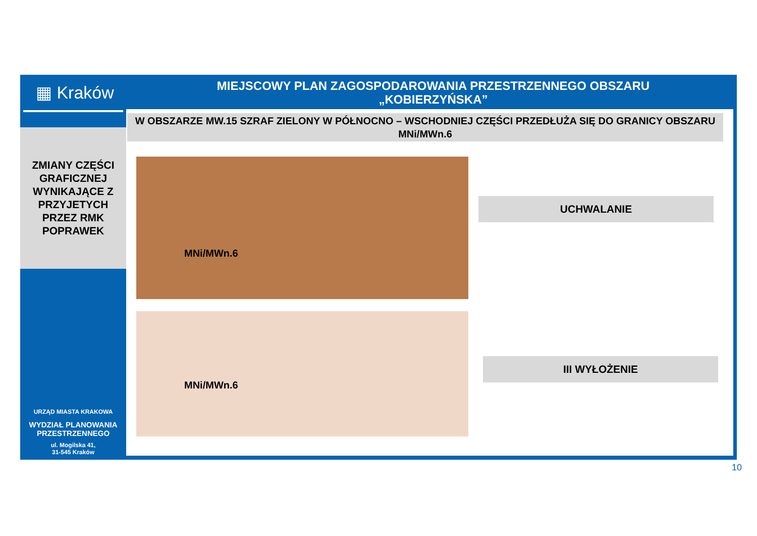▦ Kraków
ZMIANY CZĘŚCI
GRAFICZNEJ
WYNIKAJĄCE Z
PRZYJETYCH
PRZEZ RMK
POPRAWEK
URZĄD MIASTA KRAKOWA
WYDZIAŁ PLANOWANIA
PRZESTRZENNEGO
ul. Mogilska 41,
31-545 Kraków
MIEJSCOWY PLAN ZAGOSPODAROWANIA PRZESTRZENNEGO OBSZARU
„KOBIERZYŃSKA”
W OBSZARZE MW.15 SZRAF ZIELONY W PÓŁNOCNO – WSCHODNIEJ CZĘŚCI PRZEDŁUŻA SIĘ DO GRANICY OBSZARU MNi/MWn.6
MNi/MWn.6
MNi/MWn.6
UCHWALANIE
III WYŁOŻENIE
10